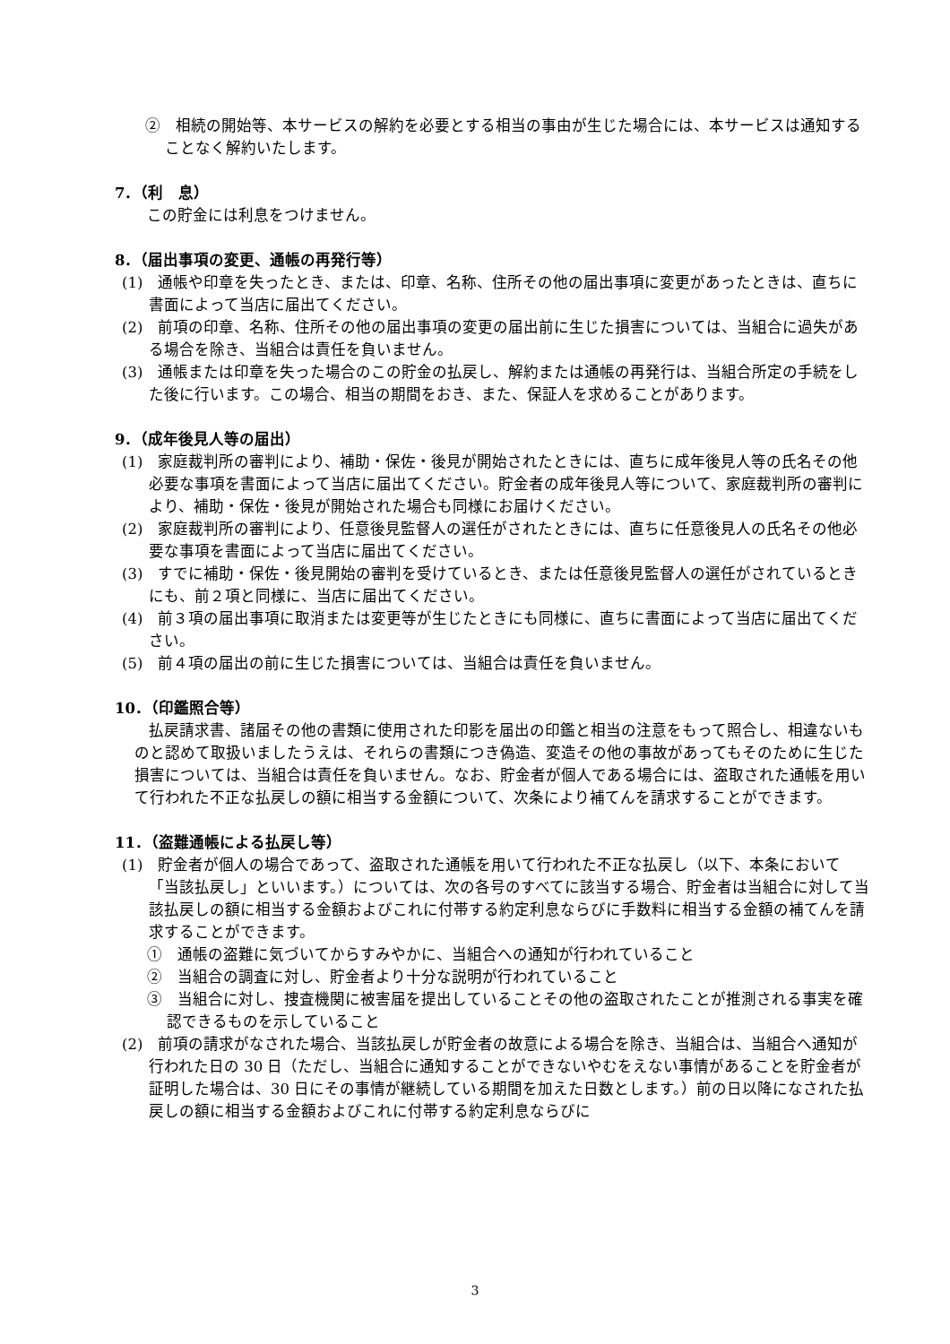②　相続の開始等、本サービスの解約を必要とする相当の事由が生じた場合には、本サービスは通知することなく解約いたします。
7．（利　息）
この貯金には利息をつけません。
8．（届出事項の変更、通帳の再発行等）
(1)　通帳や印章を失ったとき、または、印章、名称、住所その他の届出事項に変更があったときは、直ちに書面によって当店に届出てください。
(2)　前項の印章、名称、住所その他の届出事項の変更の届出前に生じた損害については、当組合に過失がある場合を除き、当組合は責任を負いません。
(3)　通帳または印章を失った場合のこの貯金の払戻し、解約または通帳の再発行は、当組合所定の手続をした後に行います。この場合、相当の期間をおき、また、保証人を求めることがあります。
9．（成年後見人等の届出）
(1)　家庭裁判所の審判により、補助・保佐・後見が開始されたときには、直ちに成年後見人等の氏名その他必要な事項を書面によって当店に届出てください。貯金者の成年後見人等について、家庭裁判所の審判により、補助・保佐・後見が開始された場合も同様にお届けください。
(2)　家庭裁判所の審判により、任意後見監督人の選任がされたときには、直ちに任意後見人の氏名その他必要な事項を書面によって当店に届出てください。
(3)　すでに補助・保佐・後見開始の審判を受けているとき、または任意後見監督人の選任がされているときにも、前２項と同様に、当店に届出てください。
(4)　前３項の届出事項に取消または変更等が生じたときにも同様に、直ちに書面によって当店に届出てください。
(5)　前４項の届出の前に生じた損害については、当組合は責任を負いません。
10．（印鑑照合等）
払戻請求書、諸届その他の書類に使用された印影を届出の印鑑と相当の注意をもって照合し、相違ないものと認めて取扱いましたうえは、それらの書類につき偽造、変造その他の事故があってもそのために生じた損害については、当組合は責任を負いません。なお、貯金者が個人である場合には、盗取された通帳を用いて行われた不正な払戻しの額に相当する金額について、次条により補てんを請求することができます。
11．（盗難通帳による払戻し等）
(1)　貯金者が個人の場合であって、盗取された通帳を用いて行われた不正な払戻し（以下、本条において「当該払戻し」といいます。）については、次の各号のすべてに該当する場合、貯金者は当組合に対して当該払戻しの額に相当する金額およびこれに付帯する約定利息ならびに手数料に相当する金額の補てんを請求することができます。
①　通帳の盗難に気づいてからすみやかに、当組合への通知が行われていること
②　当組合の調査に対し、貯金者より十分な説明が行われていること
③　当組合に対し、捜査機関に被害届を提出していることその他の盗取されたことが推測される事実を確認できるものを示していること
(2)　前項の請求がなされた場合、当該払戻しが貯金者の故意による場合を除き、当組合は、当組合へ通知が行われた日の 30 日（ただし、当組合に通知することができないやむをえない事情があることを貯金者が証明した場合は、30 日にその事情が継続している期間を加えた日数とします。）前の日以降になされた払戻しの額に相当する金額およびこれに付帯する約定利息ならびに
3